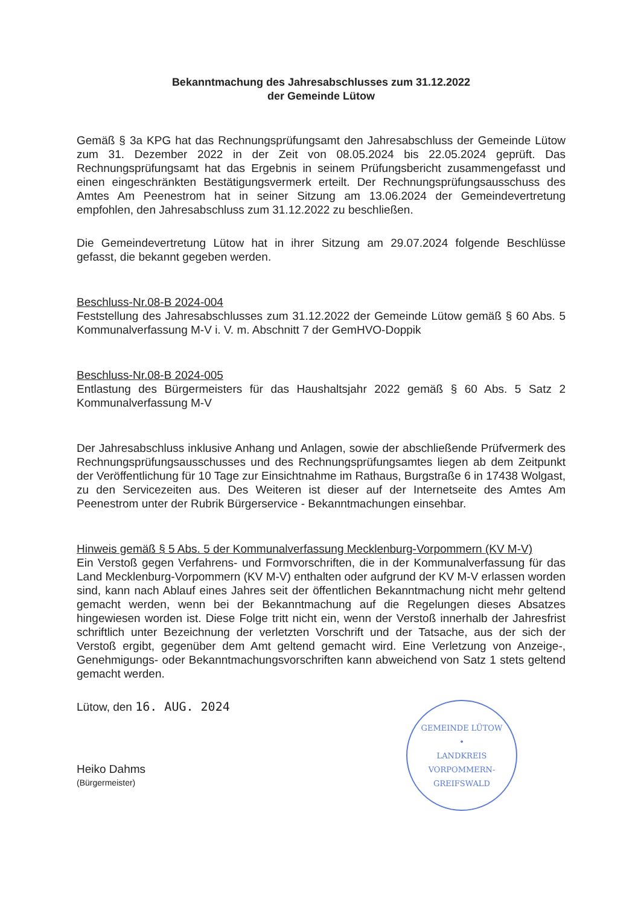Bekanntmachung des Jahresabschlusses zum 31.12.2022
der Gemeinde Lütow
Gemäß § 3a KPG hat das Rechnungsprüfungsamt den Jahresabschluss der Gemeinde Lütow zum 31. Dezember 2022 in der Zeit von 08.05.2024 bis 22.05.2024 geprüft. Das Rechnungsprüfungsamt hat das Ergebnis in seinem Prüfungsbericht zusammengefasst und einen eingeschränkten Bestätigungsvermerk erteilt. Der Rechnungsprüfungsausschuss des Amtes Am Peenestrom hat in seiner Sitzung am 13.06.2024 der Gemeindevertretung empfohlen, den Jahresabschluss zum 31.12.2022 zu beschließen.
Die Gemeindevertretung Lütow hat in ihrer Sitzung am 29.07.2024 folgende Beschlüsse gefasst, die bekannt gegeben werden.
Beschluss-Nr.08-B 2024-004
Feststellung des Jahresabschlusses zum 31.12.2022 der Gemeinde Lütow gemäß § 60 Abs. 5 Kommunalverfassung M-V i. V. m. Abschnitt 7 der GemHVO-Doppik
Beschluss-Nr.08-B 2024-005
Entlastung des Bürgermeisters für das Haushaltsjahr 2022 gemäß § 60 Abs. 5 Satz 2 Kommunalverfassung M-V
Der Jahresabschluss inklusive Anhang und Anlagen, sowie der abschließende Prüfvermerk des Rechnungsprüfungsausschusses und des Rechnungsprüfungsamtes liegen ab dem Zeitpunkt der Veröffentlichung für 10 Tage zur Einsichtnahme im Rathaus, Burgstraße 6 in 17438 Wolgast, zu den Servicezeiten aus. Des Weiteren ist dieser auf der Internetseite des Amtes Am Peenestrom unter der Rubrik Bürgerservice - Bekanntmachungen einsehbar.
Hinweis gemäß § 5 Abs. 5 der Kommunalverfassung Mecklenburg-Vorpommern (KV M-V)
Ein Verstoß gegen Verfahrens- und Formvorschriften, die in der Kommunalverfassung für das Land Mecklenburg-Vorpommern (KV M-V) enthalten oder aufgrund der KV M-V erlassen worden sind, kann nach Ablauf eines Jahres seit der öffentlichen Bekanntmachung nicht mehr geltend gemacht werden, wenn bei der Bekanntmachung auf die Regelungen dieses Absatzes hingewiesen worden ist. Diese Folge tritt nicht ein, wenn der Verstoß innerhalb der Jahresfrist schriftlich unter Bezeichnung der verletzten Vorschrift und der Tatsache, aus der sich der Verstoß ergibt, gegenüber dem Amt geltend gemacht wird. Eine Verletzung von Anzeige-, Genehmigungs- oder Bekanntmachungsvorschriften kann abweichend von Satz 1 stets geltend gemacht werden.
Lütow, den 16. AUG. 2024
Heiko Dahms
(Bürgermeister)
GEMEINDE LÜTOW
•
LANDKREIS VORPOMMERN-GREIFSWALD